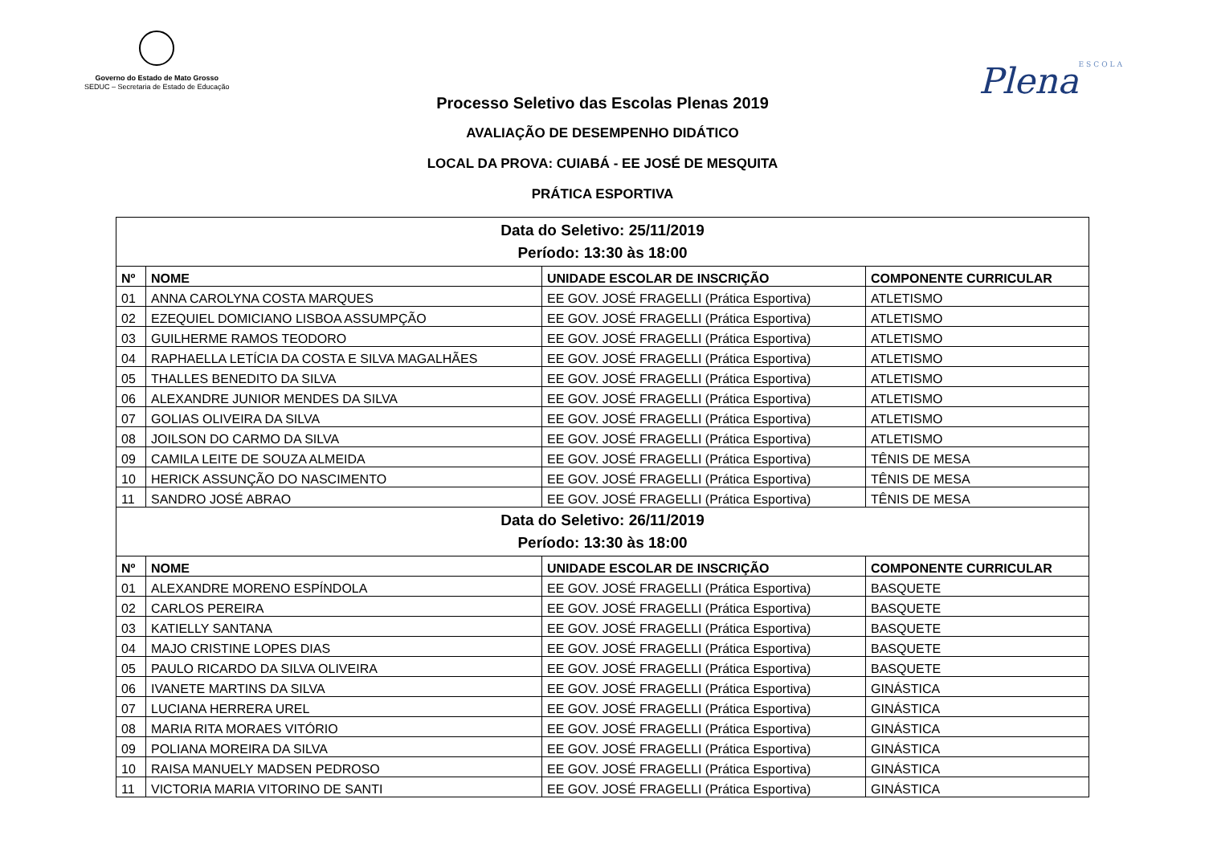Governo do Estado de Mato Grosso
SEDUC – Secretaria de Estado de Educação
PlenaESCOLA
Processo Seletivo das Escolas Plenas 2019
AVALIAÇÃO DE DESEMPENHO DIDÁTICO
LOCAL DA PROVA: CUIABÁ - EE JOSÉ DE MESQUITA
PRÁTICA ESPORTIVA
| Data do Seletivo: 25/11/2019 Período: 13:30 às 18:00 | | | |
| Nº | NOME | UNIDADE ESCOLAR DE INSCRIÇÃO | COMPONENTE CURRICULAR |
| 01 | ANNA CAROLYNA COSTA MARQUES | EE GOV. JOSÉ FRAGELLI (Prática Esportiva) | ATLETISMO |
| 02 | EZEQUIEL DOMICIANO LISBOA ASSUMPÇÃO | EE GOV. JOSÉ FRAGELLI (Prática Esportiva) | ATLETISMO |
| 03 | GUILHERME RAMOS TEODORO | EE GOV. JOSÉ FRAGELLI (Prática Esportiva) | ATLETISMO |
| 04 | RAPHAELLA LETÍCIA DA COSTA E SILVA MAGALHÃES | EE GOV. JOSÉ FRAGELLI (Prática Esportiva) | ATLETISMO |
| 05 | THALLES BENEDITO DA SILVA | EE GOV. JOSÉ FRAGELLI (Prática Esportiva) | ATLETISMO |
| 06 | ALEXANDRE JUNIOR MENDES DA SILVA | EE GOV. JOSÉ FRAGELLI (Prática Esportiva) | ATLETISMO |
| 07 | GOLIAS OLIVEIRA DA SILVA | EE GOV. JOSÉ FRAGELLI (Prática Esportiva) | ATLETISMO |
| 08 | JOILSON DO CARMO DA SILVA | EE GOV. JOSÉ FRAGELLI (Prática Esportiva) | ATLETISMO |
| 09 | CAMILA LEITE DE SOUZA ALMEIDA | EE GOV. JOSÉ FRAGELLI (Prática Esportiva) | TÊNIS DE MESA |
| 10 | HERICK ASSUNÇÃO DO NASCIMENTO | EE GOV. JOSÉ FRAGELLI (Prática Esportiva) | TÊNIS DE MESA |
| 11 | SANDRO JOSÉ ABRAO | EE GOV. JOSÉ FRAGELLI (Prática Esportiva) | TÊNIS DE MESA |
| Data do Seletivo: 26/11/2019 Período: 13:30 às 18:00 | | | |
| Nº | NOME | UNIDADE ESCOLAR DE INSCRIÇÃO | COMPONENTE CURRICULAR |
| 01 | ALEXANDRE MORENO ESPÍNDOLA | EE GOV. JOSÉ FRAGELLI (Prática Esportiva) | BASQUETE |
| 02 | CARLOS PEREIRA | EE GOV. JOSÉ FRAGELLI (Prática Esportiva) | BASQUETE |
| 03 | KATIELLY SANTANA | EE GOV. JOSÉ FRAGELLI (Prática Esportiva) | BASQUETE |
| 04 | MAJO CRISTINE LOPES DIAS | EE GOV. JOSÉ FRAGELLI (Prática Esportiva) | BASQUETE |
| 05 | PAULO RICARDO DA SILVA OLIVEIRA | EE GOV. JOSÉ FRAGELLI (Prática Esportiva) | BASQUETE |
| 06 | IVANETE MARTINS DA SILVA | EE GOV. JOSÉ FRAGELLI (Prática Esportiva) | GINÁSTICA |
| 07 | LUCIANA HERRERA UREL | EE GOV. JOSÉ FRAGELLI (Prática Esportiva) | GINÁSTICA |
| 08 | MARIA RITA MORAES VITÓRIO | EE GOV. JOSÉ FRAGELLI (Prática Esportiva) | GINÁSTICA |
| 09 | POLIANA MOREIRA DA SILVA | EE GOV. JOSÉ FRAGELLI (Prática Esportiva) | GINÁSTICA |
| 10 | RAISA MANUELY MADSEN PEDROSO | EE GOV. JOSÉ FRAGELLI (Prática Esportiva) | GINÁSTICA |
| 11 | VICTORIA MARIA VITORINO DE SANTI | EE GOV. JOSÉ FRAGELLI (Prática Esportiva) | GINÁSTICA |